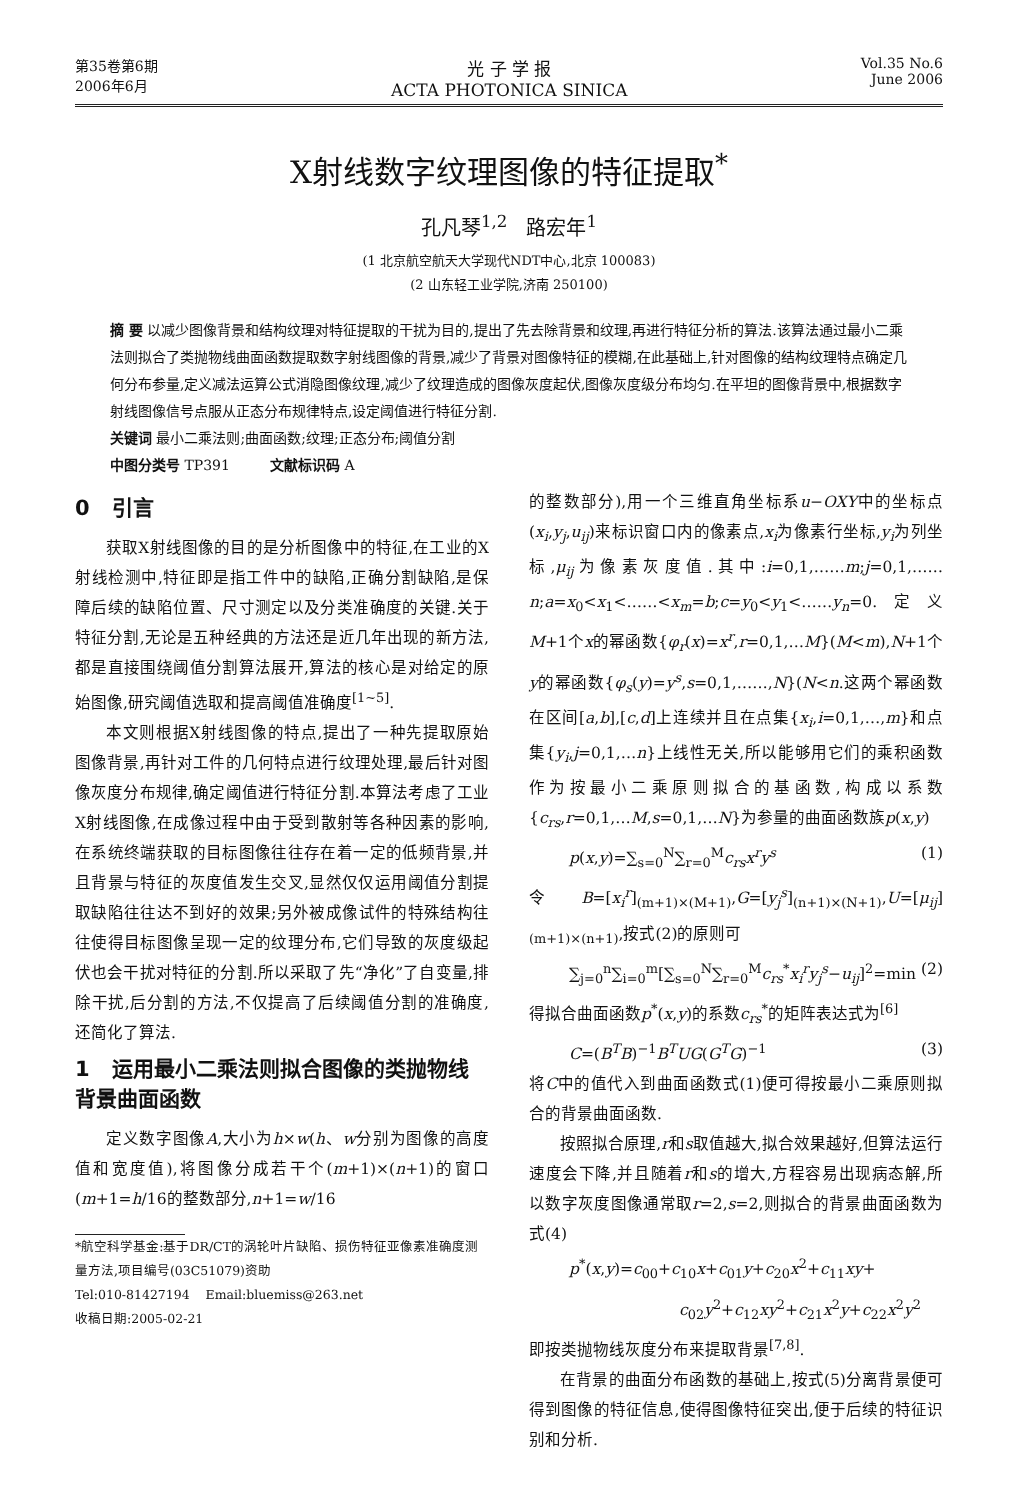第35卷第6期
2006年6月
光 子 学 报
ACTA PHOTONICA SINICA
Vol.35 No.6
June 2006
X射线数字纹理图像的特征提取<sup>*</sup>
孔凡琴<sup>1,2</sup> 路宏年<sup>1</sup>
(1 北京航空航天大学现代NDT中心,北京 100083)
(2 山东轻工业学院,济南 250100)
摘 要 以减少图像背景和结构纹理对特征提取的干扰为目的,提出了先去除背景和纹理,再进行特征分析的算法.该算法通过最小二乘法则拟合了类抛物线曲面函数提取数字射线图像的背景,减少了背景对图像特征的模糊,在此基础上,针对图像的结构纹理特点确定几何分布参量,定义减法运算公式消隐图像纹理,减少了纹理造成的图像灰度起伏,图像灰度级分布均匀.在平坦的图像背景中,根据数字射线图像信号点服从正态分布规律特点,设定阈值进行特征分割.
关键词 最小二乘法则;曲面函数;纹理;正态分布;阈值分割
中图分类号 TP391 文献标识码 A
0 引言
获取X射线图像的目的是分析图像中的特征,在工业的X射线检测中,特征即是指工件中的缺陷,正确分割缺陷,是保障后续的缺陷位置、尺寸测定以及分类准确度的关键.关于特征分割,无论是五种经典的方法还是近几年出现的新方法,都是直接围绕阈值分割算法展开,算法的核心是对给定的原始图像,研究阈值选取和提高阈值准确度<sup>[1~5]</sup>.
本文则根据X射线图像的特点,提出了一种先提取原始图像背景,再针对工件的几何特点进行纹理处理,最后针对图像灰度分布规律,确定阈值进行特征分割.本算法考虑了工业X射线图像,在成像过程中由于受到散射等各种因素的影响,在系统终端获取的目标图像往往存在着一定的低频背景,并且背景与特征的灰度值发生交叉,显然仅仅运用阈值分割提取缺陷往往达不到好的效果;另外被成像试件的特殊结构往往使得目标图像呈现一定的纹理分布,它们导致的灰度级起伏也会干扰对特征的分割.所以采取了先“净化”了自变量,排除干扰,后分割的方法,不仅提高了后续阈值分割的准确度,还简化了算法.
1 运用最小二乘法则拟合图像的类抛物线背景曲面函数
定义数字图像A,大小为h×w(h、w分别为图像的高度值和宽度值),将图像分成若干个(m+1)×(n+1)的窗口(m+1=h/16的整数部分,n+1=w/16
*航空科学基金:基于DR/CT的涡轮叶片缺陷、损伤特征亚像素准确度测量方法,项目编号(03C51079)资助
Tel:010-81427194 Email:bluemiss@263.net
收稿日期:2005-02-21
的整数部分),用一个三维直角坐标系u−OXY中的坐标点(x<sub>i</sub>,y<sub>j</sub>,u<sub>ij</sub>)来标识窗口内的像素点,x<sub>i</sub>为像素行坐标,y<sub>i</sub>为列坐标,μ<sub>ij</sub>为像素灰度值.其中:i=0,1,……m;j=0,1,……n;a=x<sub>0</sub><x<sub>1</sub><……<x<sub>m</sub>=b;c=y<sub>0</sub><y<sub>1</sub><……y<sub>n</sub>=0.定义M+1个x的幂函数{φ<sub>r</sub>(x)=x<sup>r</sup>,r=0,1,…M}(M<m),N+1个y的幂函数{φ<sub>s</sub>(y)=y<sup>s</sup>,s=0,1,……,N}(N<n.这两个幂函数在区间[a,b],[c,d]上连续并且在点集{x<sub>i</sub>,i=0,1,…,m}和点集{y<sub>i</sub>,j=0,1,…n}上线性无关,所以能够用它们的乘积函数作为按最小二乘原则拟合的基函数,构成以系数{c<sub>rs</sub>,r=0,1,…M,s=0,1,…N}为参量的曲面函数族p(x,y)
p(x,y)=∑<sub>s=0</sub><sup>N</sup>∑<sub>r=0</sub><sup>M</sup>c<sub>rs</sub>x<sup>r</sup>y<sup>s</sup> (1)
令B=[x<sub>i</sub><sup>r</sup>]<sub>(m+1)×(M+1)</sub>,G=[y<sub>j</sub><sup>s</sup>]<sub>(n+1)×(N+1)</sub>,U=[μ<sub>ij</sub>]<sub>(m+1)×(n+1)</sub>,按式(2)的原则可
∑<sub>j=0</sub><sup>n</sup>∑<sub>i=0</sub><sup>m</sup>[∑<sub>s=0</sub><sup>N</sup>∑<sub>r=0</sub><sup>M</sup>c<sub>rs</sub><sup>*</sup>x<sub>i</sub><sup>r</sup>y<sub>j</sub><sup>s</sup>−u<sub>ij</sub>]<sup>2</sup>=min (2)
得拟合曲面函数p<sup>*</sup>(x,y)的系数c<sub>rs</sub><sup>*</sup>的矩阵表达式为<sup>[6]</sup>
C=(B<sup>T</sup>B)<sup>−1</sup>B<sup>T</sup>UG(G<sup>T</sup>G)<sup>−1</sup> (3)
将C中的值代入到曲面函数式(1)便可得按最小二乘原则拟合的背景曲面函数.
按照拟合原理,r和s取值越大,拟合效果越好,但算法运行速度会下降,并且随着r和s的增大,方程容易出现病态解,所以数字灰度图像通常取r=2,s=2,则拟合的背景曲面函数为式(4)
p<sup>*</sup>(x,y)=c<sub>00</sub>+c<sub>10</sub>x+c<sub>01</sub>y+c<sub>20</sub>x<sup>2</sup>+c<sub>11</sub>xy+
c<sub>02</sub>y<sup>2</sup>+c<sub>12</sub>xy<sup>2</sup>+c<sub>21</sub>x<sup>2</sup>y+c<sub>22</sub>x<sup>2</sup>y<sup>2</sup>
即按类抛物线灰度分布来提取背景<sup>[7,8]</sup>.
在背景的曲面分布函数的基础上,按式(5)分离背景便可得到图像的特征信息,使得图像特征突出,便于后续的特征识别和分析.